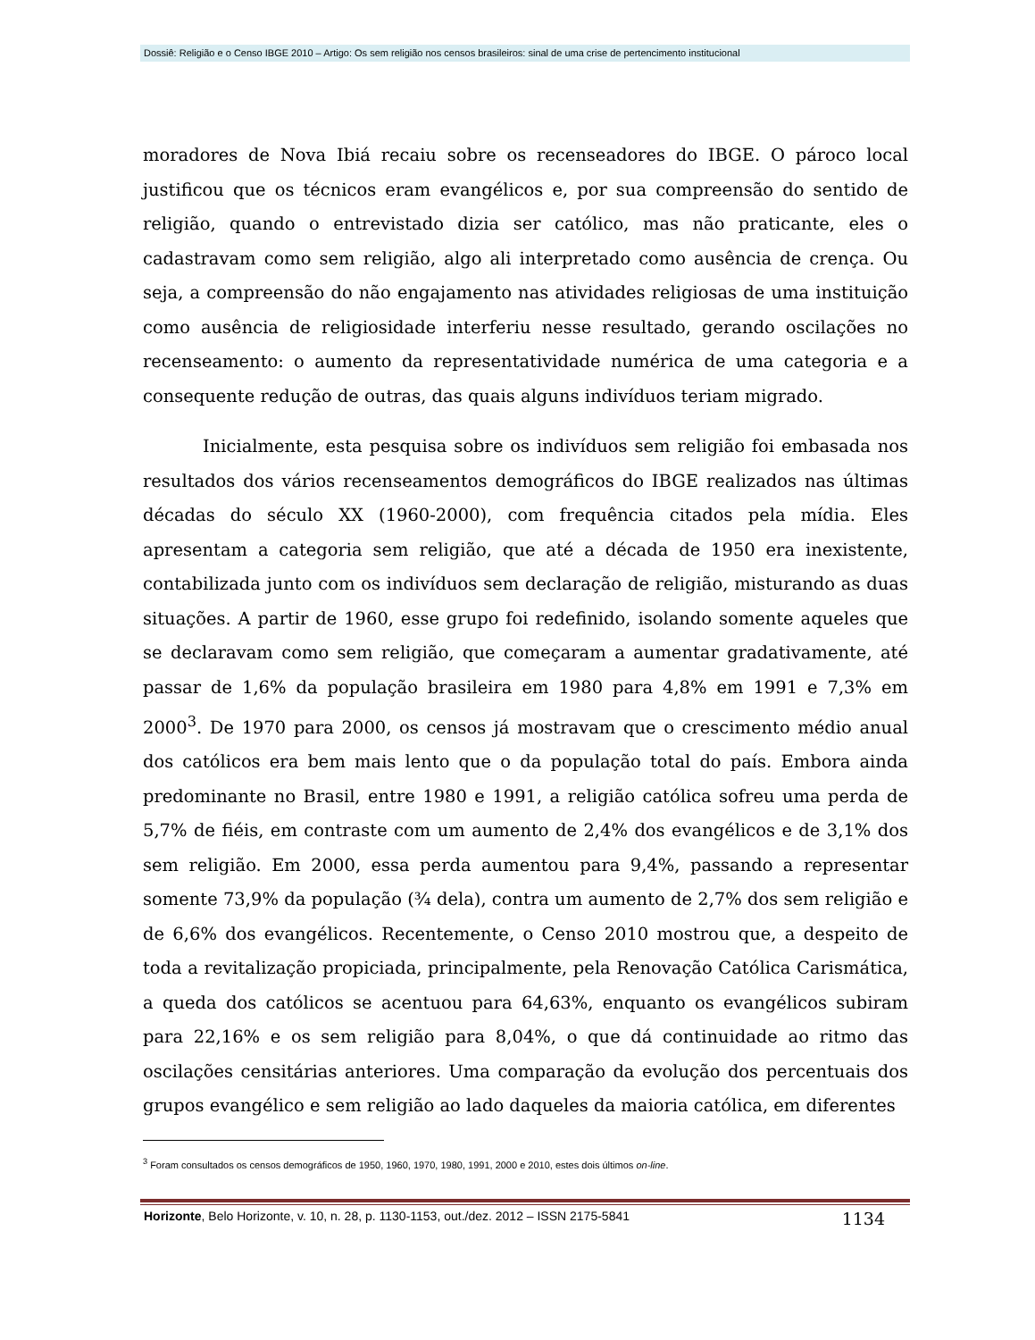Dossiê: Religião e o Censo IBGE 2010 – Artigo: Os sem religião nos censos brasileiros: sinal de uma crise de pertencimento institucional
moradores de Nova Ibiá recaiu sobre os recenseadores do IBGE. O pároco local justificou que os técnicos eram evangélicos e, por sua compreensão do sentido de religião, quando o entrevistado dizia ser católico, mas não praticante, eles o cadastravam como sem religião, algo ali interpretado como ausência de crença. Ou seja, a compreensão do não engajamento nas atividades religiosas de uma instituição como ausência de religiosidade interferiu nesse resultado, gerando oscilações no recenseamento: o aumento da representatividade numérica de uma categoria e a consequente redução de outras, das quais alguns indivíduos teriam migrado.
Inicialmente, esta pesquisa sobre os indivíduos sem religião foi embasada nos resultados dos vários recenseamentos demográficos do IBGE realizados nas últimas décadas do século XX (1960-2000), com frequência citados pela mídia. Eles apresentam a categoria sem religião, que até a década de 1950 era inexistente, contabilizada junto com os indivíduos sem declaração de religião, misturando as duas situações. A partir de 1960, esse grupo foi redefinido, isolando somente aqueles que se declaravam como sem religião, que começaram a aumentar gradativamente, até passar de 1,6% da população brasileira em 1980 para 4,8% em 1991 e 7,3% em 2000<sup>3</sup>. De 1970 para 2000, os censos já mostravam que o crescimento médio anual dos católicos era bem mais lento que o da população total do país. Embora ainda predominante no Brasil, entre 1980 e 1991, a religião católica sofreu uma perda de 5,7% de fiéis, em contraste com um aumento de 2,4% dos evangélicos e de 3,1% dos sem religião. Em 2000, essa perda aumentou para 9,4%, passando a representar somente 73,9% da população (¾ dela), contra um aumento de 2,7% dos sem religião e de 6,6% dos evangélicos. Recentemente, o Censo 2010 mostrou que, a despeito de toda a revitalização propiciada, principalmente, pela Renovação Católica Carismática, a queda dos católicos se acentuou para 64,63%, enquanto os evangélicos subiram para 22,16% e os sem religião para 8,04%, o que dá continuidade ao ritmo das oscilações censitárias anteriores. Uma comparação da evolução dos percentuais dos grupos evangélico e sem religião ao lado daqueles da maioria católica, em diferentes
<sup>3</sup> Foram consultados os censos demográficos de 1950, 1960, 1970, 1980, 1991, 2000 e 2010, estes dois últimos on-line.
Horizonte, Belo Horizonte, v. 10, n. 28, p. 1130-1153, out./dez. 2012 – ISSN 2175-5841 1134